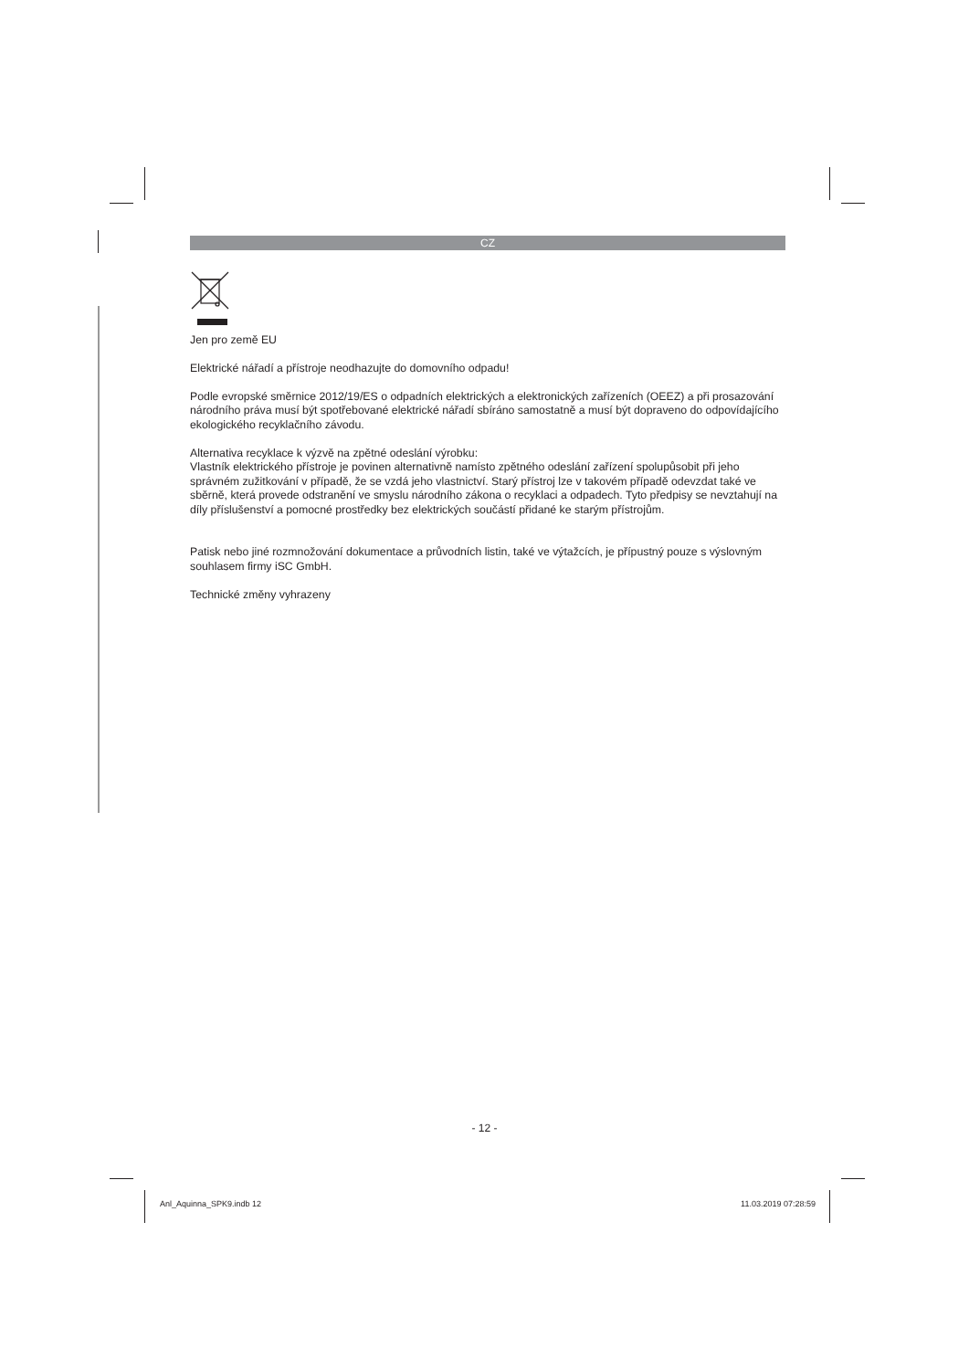CZ
Jen pro země EU
Elektrické nářadí a přístroje neodhazujte do domovního odpadu!
Podle evropské směrnice 2012/19/ES o odpadních elektrických a elektronických zařízeních (OEEZ) a při prosazování národního práva musí být spotřebované elektrické nářadí sbíráno samostatně a musí být dopraveno do odpovídajícího ekologického recyklačního závodu.
Alternativa recyklace k výzvě na zpětné odeslání výrobku:
Vlastník elektrického přístroje je povinen alternativně namísto zpětného odeslání zařízení spolupůsobit při jeho správném zužitkování v případě, že se vzdá jeho vlastnictví. Starý přístroj lze v takovém případě odevzdat také ve sběrně, která provede odstranění ve smyslu národního zákona o recyklaci a odpadech. Tyto předpisy se nevztahují na díly příslušenství a pomocné prostředky bez elektrických součástí přidané ke starým přístrojům.
Patisk nebo jiné rozmnožování dokumentace a průvodních listin, také ve výtažcích, je přípustný pouze s výslovným souhlasem firmy iSC GmbH.
Technické změny vyhrazeny
- 12 -
Anl_Aquinna_SPK9.indb 12 11.03.2019 07:28:59